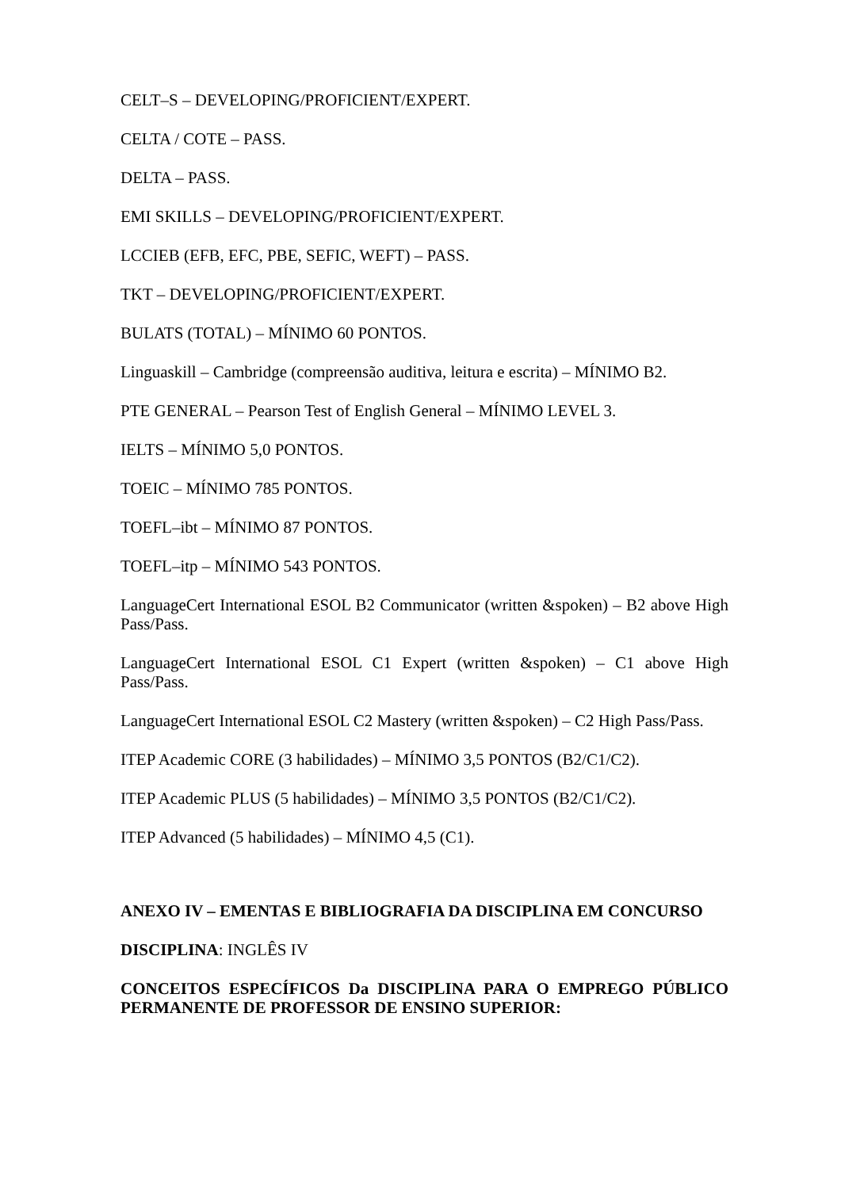CELT–S – DEVELOPING/PROFICIENT/EXPERT.
CELTA / COTE – PASS.
DELTA – PASS.
EMI SKILLS – DEVELOPING/PROFICIENT/EXPERT.
LCCIEB (EFB, EFC, PBE, SEFIC, WEFT) – PASS.
TKT – DEVELOPING/PROFICIENT/EXPERT.
BULATS (TOTAL) – MÍNIMO 60 PONTOS.
Linguaskill – Cambridge (compreensão auditiva, leitura e escrita) – MÍNIMO B2.
PTE GENERAL – Pearson Test of English General – MÍNIMO LEVEL 3.
IELTS – MÍNIMO 5,0 PONTOS.
TOEIC – MÍNIMO 785 PONTOS.
TOEFL–ibt – MÍNIMO 87 PONTOS.
TOEFL–itp – MÍNIMO 543 PONTOS.
LanguageCert International ESOL B2 Communicator (written &spoken) – B2 above High Pass/Pass.
LanguageCert International ESOL C1 Expert (written &spoken) – C1 above High Pass/Pass.
LanguageCert International ESOL C2 Mastery (written &spoken) – C2 High Pass/Pass.
ITEP Academic CORE (3 habilidades) – MÍNIMO 3,5 PONTOS (B2/C1/C2).
ITEP Academic PLUS (5 habilidades) – MÍNIMO 3,5 PONTOS (B2/C1/C2).
ITEP Advanced (5 habilidades) – MÍNIMO 4,5 (C1).
ANEXO IV – EMENTAS E BIBLIOGRAFIA DA DISCIPLINA EM CONCURSO
DISCIPLINA: INGLÊS IV
CONCEITOS ESPECÍFICOS Da DISCIPLINA PARA O EMPREGO PÚBLICO PERMANENTE DE PROFESSOR DE ENSINO SUPERIOR: